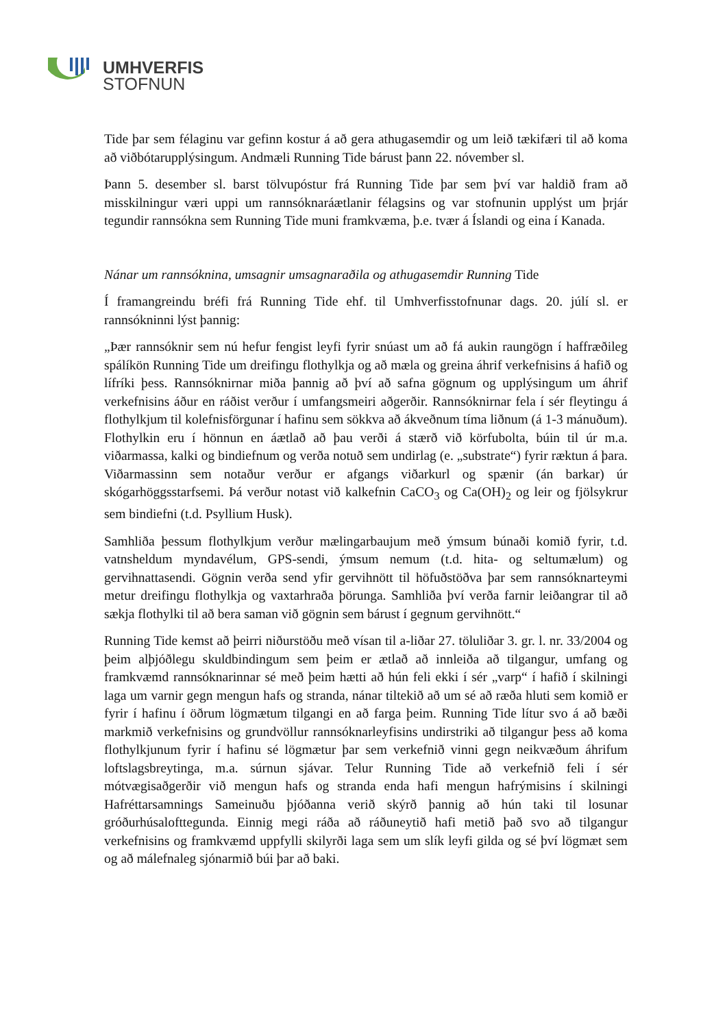UMHVERFIS
STOFNUN
Tide þar sem félaginu var gefinn kostur á að gera athugasemdir og um leið tækifæri til að koma að viðbótarupplýsingum. Andmæli Running Tide bárust þann 22. nóvember sl.
Þann 5. desember sl. barst tölvupóstur frá Running Tide þar sem því var haldið fram að misskilningur væri uppi um rannsóknaráætlanir félagsins og var stofnunin upplýst um þrjár tegundir rannsókna sem Running Tide muni framkvæma, þ.e. tvær á Íslandi og eina í Kanada.
Nánar um rannsóknina, umsagnir umsagnaraðila og athugasemdir Running Tide
Í framangreindu bréfi frá Running Tide ehf. til Umhverfisstofnunar dags. 20. júlí sl. er rannsókninni lýst þannig:
„Þær rannsóknir sem nú hefur fengist leyfi fyrir snúast um að fá aukin raungögn í haffræðileg spálíkön Running Tide um dreifingu flothylkja og að mæla og greina áhrif verkefnisins á hafið og lífríki þess. Rannsóknirnar miða þannig að því að safna gögnum og upplýsingum um áhrif verkefnisins áður en ráðist verður í umfangsmeiri aðgerðir. Rannsóknirnar fela í sér fleytingu á flothylkjum til kolefnisförgunar í hafinu sem sökkva að ákveðnum tíma liðnum (á 1-3 mánuðum). Flothylkin eru í hönnun en áætlað að þau verði á stærð við körfubolta, búin til úr m.a. viðarmassa, kalki og bindiefnum og verða notuð sem undirlag (e. „substrate“) fyrir ræktun á þara. Viðarmassinn sem notaður verður er afgangs viðarkurl og spænir (án barkar) úr skógarhöggsstarfsemi. Þá verður notast við kalkefnin CaCO<sub>3</sub> og Ca(OH)<sub>2</sub> og leir og fjölsykrur sem bindiefni (t.d. Psyllium Husk).
Samhliða þessum flothylkjum verður mælingarbaujum með ýmsum búnaði komið fyrir, t.d. vatnsheldum myndavélum, GPS-sendi, ýmsum nemum (t.d. hita- og seltumælum) og gervihnattasendi. Gögnin verða send yfir gervihnött til höfuðstöðva þar sem rannsóknarteymi metur dreifingu flothylkja og vaxtarhraða þörunga. Samhliða því verða farnir leiðangrar til að sækja flothylki til að bera saman við gögnin sem bárust í gegnum gervihnött.“
Running Tide kemst að þeirri niðurstöðu með vísan til a-liðar 27. töluliðar 3. gr. l. nr. 33/2004 og þeim alþjóðlegu skuldbindingum sem þeim er ætlað að innleiða að tilgangur, umfang og framkvæmd rannsóknarinnar sé með þeim hætti að hún feli ekki í sér „varp“ í hafið í skilningi laga um varnir gegn mengun hafs og stranda, nánar tiltekið að um sé að ræða hluti sem komið er fyrir í hafinu í öðrum lögmætum tilgangi en að farga þeim. Running Tide lítur svo á að bæði markmið verkefnisins og grundvöllur rannsóknarleyfisins undirstriki að tilgangur þess að koma flothylkjunum fyrir í hafinu sé lögmætur þar sem verkefnið vinni gegn neikvæðum áhrifum loftslagsbreytinga, m.a. súrnun sjávar. Telur Running Tide að verkefnið feli í sér mótvægisaðgerðir við mengun hafs og stranda enda hafi mengun hafrýmisins í skilningi Hafréttarsamnings Sameinuðu þjóðanna verið skýrð þannig að hún taki til losunar gróðurhúsalofttegunda. Einnig megi ráða að ráðuneytið hafi metið það svo að tilgangur verkefnisins og framkvæmd uppfylli skilyrði laga sem um slík leyfi gilda og sé því lögmæt sem og að málefnaleg sjónarmið búi þar að baki.